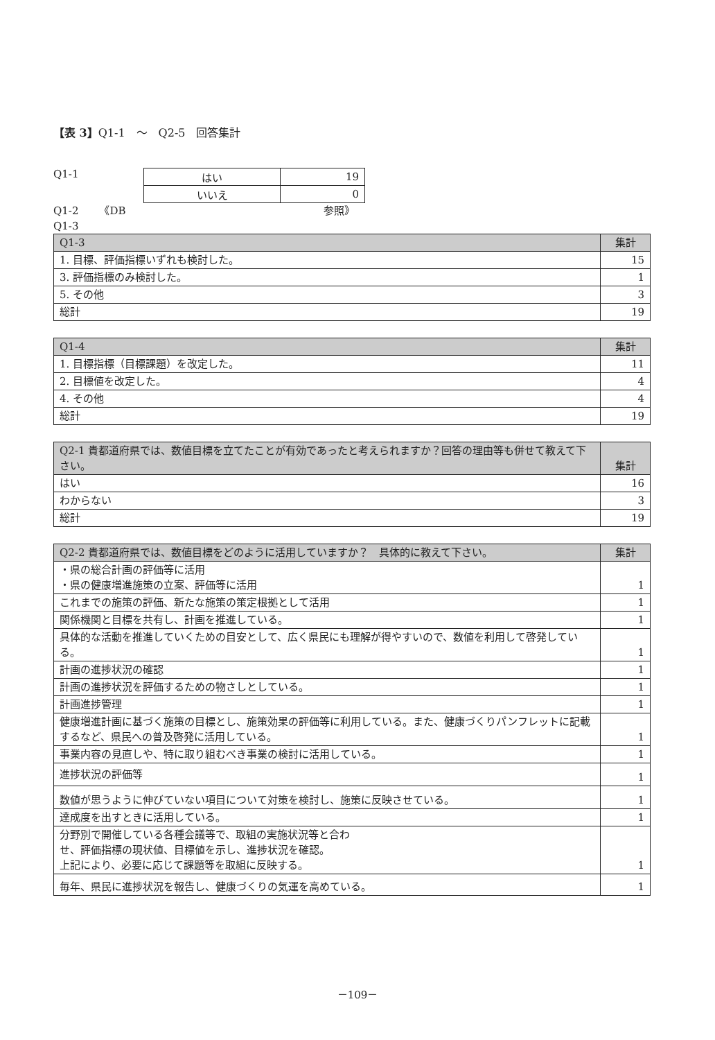【表 3】Q1-1　～　Q2-5　回答集計
Q1-1
| はい | 19 |
| いいえ | 0 |
Q1-2　　《DB　　　　　　　　　　　　　　　　　　　参照》
Q1-3
| Q1-3 | 集計 |
| --- | --- |
| 1. 目標、評価指標いずれも検討した。 | 15 |
| 3. 評価指標のみ検討した。 | 1 |
| 5. その他 | 3 |
| 総計 | 19 |
| Q1-4 | 集計 |
| --- | --- |
| 1. 目標指標（目標課題）を改定した。 | 11 |
| 2. 目標値を改定した。 | 4 |
| 4. その他 | 4 |
| 総計 | 19 |
| Q2-1 貴都道府県では、数値目標を立てたことが有効であったと考えられますか？回答の理由等も併せて教えて下さい。 | 集計 |
| --- | --- |
| はい | 16 |
| わからない | 3 |
| 総計 | 19 |
| Q2-2 貴都道府県では、数値目標をどのように活用していますか？ 具体的に教えて下さい。 | 集計 |
| --- | --- |
| ・県の総合計画の評価等に活用 ・県の健康増進施策の立案、評価等に活用 | 1 |
| これまでの施策の評価、新たな施策の策定根拠として活用 | 1 |
| 関係機関と目標を共有し、計画を推進している。 | 1 |
| 具体的な活動を推進していくための目安として、広く県民にも理解が得やすいので、数値を利用して啓発している。 | 1 |
| 計画の進捗状況の確認 | 1 |
| 計画の進捗状況を評価するための物さしとしている。 | 1 |
| 計画進捗管理 | 1 |
| 健康増進計画に基づく施策の目標とし、施策効果の評価等に利用している。また、健康づくりパンフレットに記載するなど、県民への普及啓発に活用している。 | 1 |
| 事業内容の見直しや、特に取り組むべき事業の検討に活用している。 | 1 |
| 進捗状況の評価等 | 1 |
| 数値が思うように伸びていない項目について対策を検討し、施策に反映させている。 | 1 |
| 達成度を出すときに活用している。 | 1 |
| 分野別で開催している各種会議等で、取組の実施状況等と合わ せ、評価指標の現状値、目標値を示し、進捗状況を確認。 上記により、必要に応じて課題等を取組に反映する。 | 1 |
| 毎年、県民に進捗状況を報告し、健康づくりの気運を高めている。 | 1 |
－109－